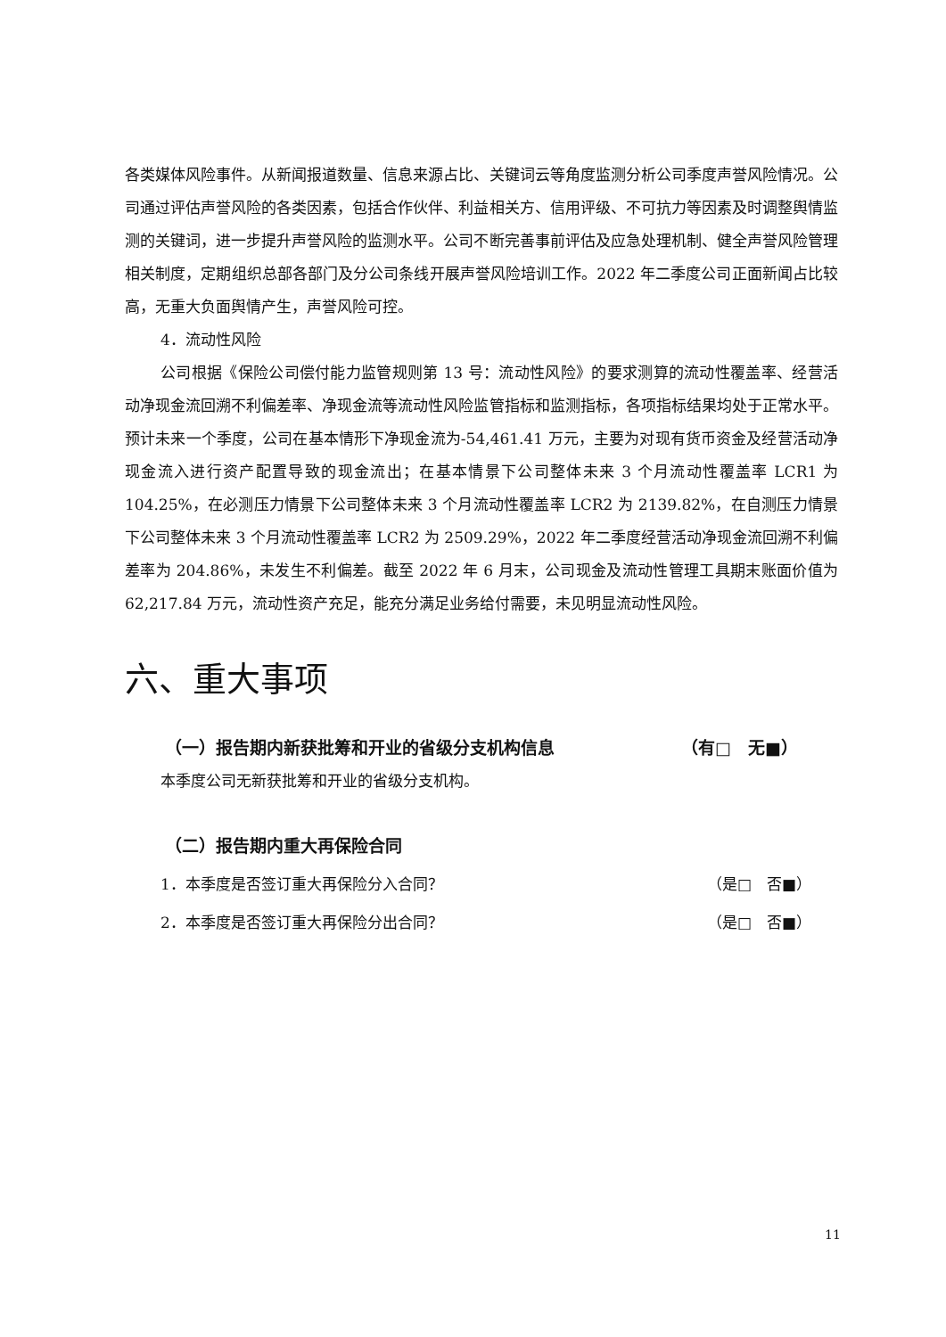各类媒体风险事件。从新闻报道数量、信息来源占比、关键词云等角度监测分析公司季度声誉风险情况。公司通过评估声誉风险的各类因素，包括合作伙伴、利益相关方、信用评级、不可抗力等因素及时调整舆情监测的关键词，进一步提升声誉风险的监测水平。公司不断完善事前评估及应急处理机制、健全声誉风险管理相关制度，定期组织总部各部门及分公司条线开展声誉风险培训工作。2022 年二季度公司正面新闻占比较高，无重大负面舆情产生，声誉风险可控。
4．流动性风险
公司根据《保险公司偿付能力监管规则第 13 号：流动性风险》的要求测算的流动性覆盖率、经营活动净现金流回溯不利偏差率、净现金流等流动性风险监管指标和监测指标，各项指标结果均处于正常水平。预计未来一个季度，公司在基本情形下净现金流为-54,461.41 万元，主要为对现有货币资金及经营活动净现金流入进行资产配置导致的现金流出；在基本情景下公司整体未来 3 个月流动性覆盖率 LCR1 为 104.25%，在必测压力情景下公司整体未来 3 个月流动性覆盖率 LCR2 为 2139.82%，在自测压力情景下公司整体未来 3 个月流动性覆盖率 LCR2 为 2509.29%，2022 年二季度经营活动净现金流回溯不利偏差率为 204.86%，未发生不利偏差。截至 2022 年 6 月末，公司现金及流动性管理工具期末账面价值为 62,217.84 万元，流动性资产充足，能充分满足业务给付需要，未见明显流动性风险。
六、重大事项
（一）报告期内新获批筹和开业的省级分支机构信息 （有□　无■）
本季度公司无新获批筹和开业的省级分支机构。
（二）报告期内重大再保险合同
1．本季度是否签订重大再保险分入合同？ （是□　否■）
2．本季度是否签订重大再保险分出合同？ （是□　否■）
11